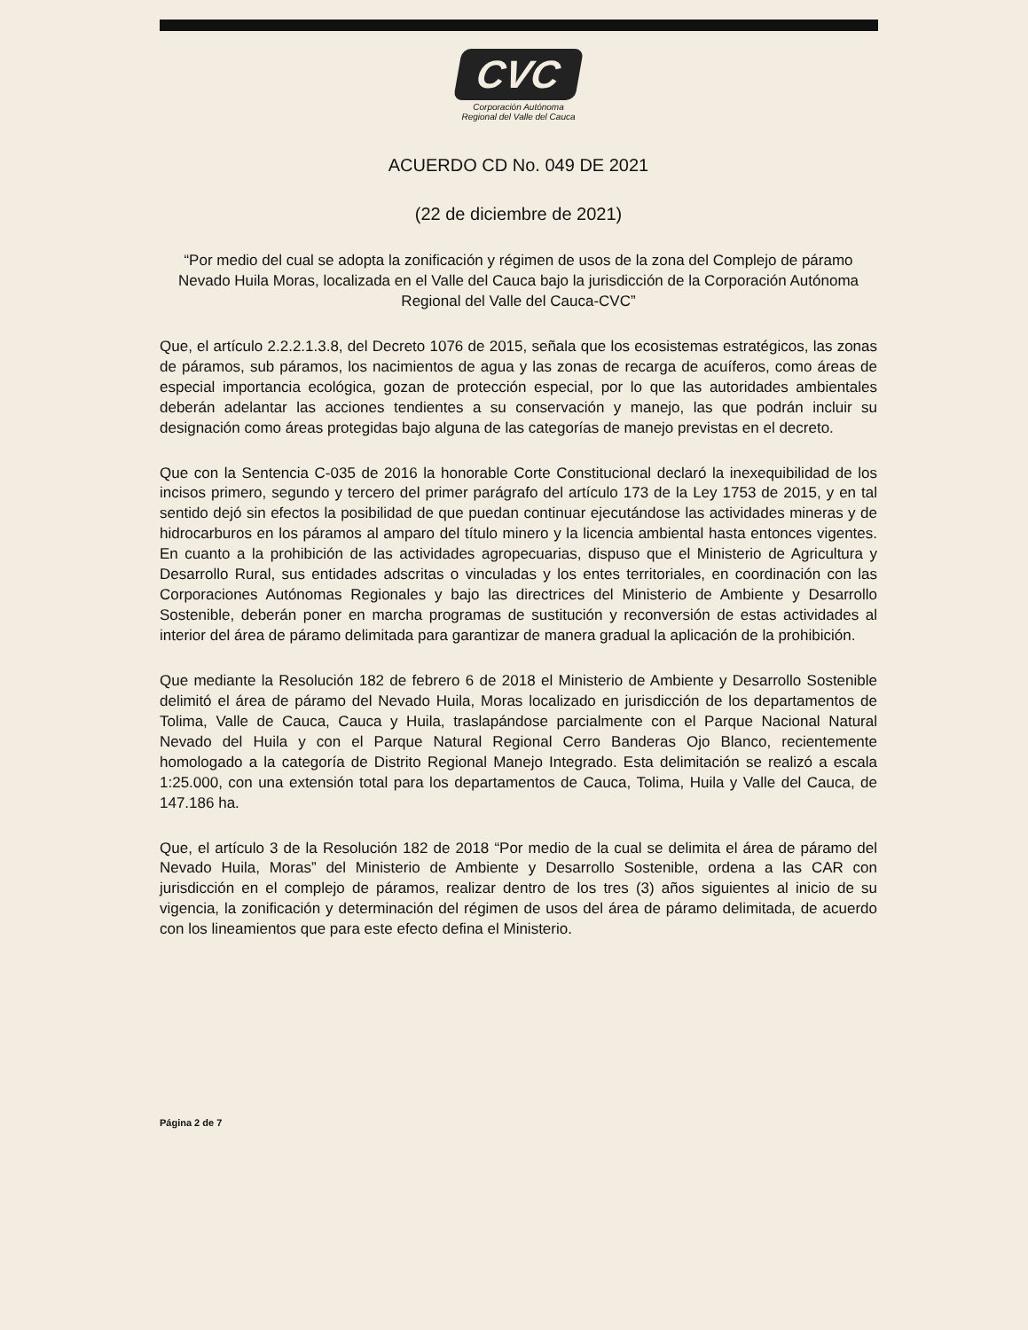CVC
Corporación Autónoma
Regional del Valle del Cauca
ACUERDO CD No. 049 DE 2021
(22 de diciembre de 2021)
“Por medio del cual se adopta la zonificación y régimen de usos de la zona del Complejo de páramo Nevado Huila Moras, localizada en el Valle del Cauca bajo la jurisdicción de la Corporación Autónoma Regional del Valle del Cauca-CVC”
Que, el artículo 2.2.2.1.3.8, del Decreto 1076 de 2015, señala que los ecosistemas estratégicos, las zonas de páramos, sub páramos, los nacimientos de agua y las zonas de recarga de acuíferos, como áreas de especial importancia ecológica, gozan de protección especial, por lo que las autoridades ambientales deberán adelantar las acciones tendientes a su conservación y manejo, las que podrán incluir su designación como áreas protegidas bajo alguna de las categorías de manejo previstas en el decreto.
Que con la Sentencia C-035 de 2016 la honorable Corte Constitucional declaró la inexequibilidad de los incisos primero, segundo y tercero del primer parágrafo del artículo 173 de la Ley 1753 de 2015, y en tal sentido dejó sin efectos la posibilidad de que puedan continuar ejecutándose las actividades mineras y de hidrocarburos en los páramos al amparo del título minero y la licencia ambiental hasta entonces vigentes. En cuanto a la prohibición de las actividades agropecuarias, dispuso que el Ministerio de Agricultura y Desarrollo Rural, sus entidades adscritas o vinculadas y los entes territoriales, en coordinación con las Corporaciones Autónomas Regionales y bajo las directrices del Ministerio de Ambiente y Desarrollo Sostenible, deberán poner en marcha programas de sustitución y reconversión de estas actividades al interior del área de páramo delimitada para garantizar de manera gradual la aplicación de la prohibición.
Que mediante la Resolución 182 de febrero 6 de 2018 el Ministerio de Ambiente y Desarrollo Sostenible delimitó el área de páramo del Nevado Huila, Moras localizado en jurisdicción de los departamentos de Tolima, Valle de Cauca, Cauca y Huila, traslapándose parcialmente con el Parque Nacional Natural Nevado del Huila y con el Parque Natural Regional Cerro Banderas Ojo Blanco, recientemente homologado a la categoría de Distrito Regional Manejo Integrado. Esta delimitación se realizó a escala 1:25.000, con una extensión total para los departamentos de Cauca, Tolima, Huila y Valle del Cauca, de 147.186 ha.
Que, el artículo 3 de la Resolución 182 de 2018 “Por medio de la cual se delimita el área de páramo del Nevado Huila, Moras” del Ministerio de Ambiente y Desarrollo Sostenible, ordena a las CAR con jurisdicción en el complejo de páramos, realizar dentro de los tres (3) años siguientes al inicio de su vigencia, la zonificación y determinación del régimen de usos del área de páramo delimitada, de acuerdo con los lineamientos que para este efecto defina el Ministerio.
Página 2 de 7